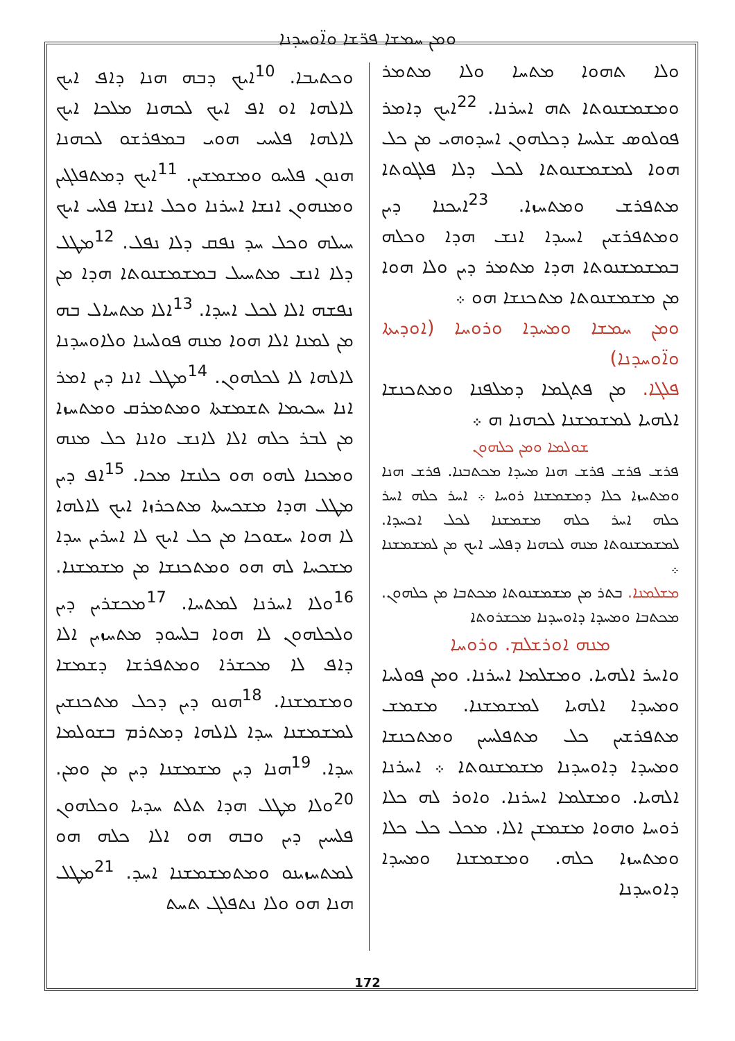ܘܡܢ ܚܡܫܐ ܦܪ̈ܫܐ ܘܐ̈ܘܚܕܢܐ
ܘܟܬܝܒܐ. <sup>10</sup>ܐܝܟ ܕܒܗ ܗܢܐ ܕܐܦ ܐܝܟ ܠܐܠܗܐ ܐܘ ܐܦ ܐܝܟ ܠܟܗܢܐ ܡܠܟܐ ܐܝܟ ܠܐܠܗܐ ܦܠܚܝ ܗܘܝ ܒܡܦܪܫܘ ܠܟܗܢܐ ܗܢܘܢ ܦܠܚܘ ܘܡܫܡܫܝܢ. <sup>11</sup>ܐܝܟ ܕܡܬܦܠܓܝܢ ܘܡܢܗܘܢ ܐܢܫܐ ܐܚܪܢܐ ܘܟܠ ܐܢܫܐ ܦܠܚ ܐܝܟ ܚܝܠܗ ܘܟܠ ܚܕ ܢܦܩ ܕܠܐ ܢܦܠ. <sup>12</sup>ܡܛܠ ܕܠܐ ܐܢܫ ܡܬܚܝܠ ܒܡܫܡܫܢܘܬܐ ܗܕܐ ܡܢ ܢܦܫܗ ܐܠܐ ܠܟܠ ܐܚܕܐ. <sup>13</sup>ܐܠܐ ܡܬܚܐܠ ܒܗ ܡܢ ܠܡܢܐ ܐܠܐ ܗܘܐ ܡܢܗ ܦܘܠܚܢܐ ܘܠܐܘܚܕܢܐ ܠܐܠܗܐ ܠܐ ܠܟܠܗܘܢ. <sup>14</sup>ܡܛܠ ܐܢܐ ܕܝܢ ܐܡܪ ܐܢܐ ܚܟܝܡܐ ܬܫܡܫܬܐ ܘܡܬܡܪܩ ܘܡܬܚܙܐ ܡܢ ܠܒܪ ܟܠܗ ܐܠܐ ܠܐܢܫ ܘܐܢܐ ܟܠ ܡܢܗ ܘܡܟܢܐ ܠܗܘ ܗܘ ܟܠܢܫܐ ܡܟܐ. <sup>15</sup>ܐܦ ܕܝܢ ܡܛܠ ܗܕܐ ܡܫܟܚܬܐ ܡܬܟܪܙܐ ܐܝܟ ܠܐܠܗܐ ܠܐ ܗܘܐ ܚܫܘܟܐ ܡܢ ܟܠ ܐܝܟ ܠܐ ܐܚܪܝܢ ܚܕܐ ܡܫܟܚܐ ܠܗ ܗܘ ܘܡܬܟܢܫܐ ܡܢ ܡܫܡܫܢܐ. <sup>16</sup>ܘܠܐ ܐܚܪܢܐ ܠܡܬܚܐ. <sup>17</sup>ܡܟܫܪܝܢ ܕܝܢ ܘܠܟܠܗܘܢ ܠܐ ܗܘܐ ܒܠܚܘܕ ܡܬܚܙܝܢ ܐܠܐ ܕܐܦ ܠܐ ܡܟܫܪܐ ܘܡܬܦܪܫܐ ܕܫܡܫܐ ܘܡܫܡܫܢܐ. <sup>18</sup>ܗܢܘ ܕܝܢ ܕܟܠ ܡܬܟܢܫܝܢ ܠܡܫܡܫܢܐ ܚܕܐ ܠܐܠܗܐ ܕܡܬܪܡ ܒܫܘܠܡܐ ܚܕܐ. <sup>19</sup>ܗܢܐ ܕܝܢ ܡܫܡܫܢܐ ܕܝܢ ܡܢ ܘܡܢ. <sup>20</sup>ܘܠܐ ܡܛܠ ܗܕܐ ܬܠܬ ܚܕܝܐ ܘܟܠܗܘܢ ܦܠܚܝܢ ܕܝܢ ܘܒܗ ܗܘ ܐܠܐ ܟܠܗ ܗܘ ܠܡܬܚܙܝܢܘ ܘܡܬܡܫܡܫܢܐ ܐܚܕ. <sup>21</sup>ܡܛܠ ܗܢܐ ܗܘ ܘܠܐ ܢܬܦܠܓ ܬܚܬ
ܘܠܐ ܬܗܘܐ ܡܬܚܐ ܘܠܐ ܡܬܡܪ ܘܡܫܡܫܢܘܬܐ ܬܗ ܐܚܪܢܐ. <sup>22</sup>ܐܝܟ ܕܐܡܪ ܦܘܠܘܣ ܫܠܝܚܐ ܕܟܠܗܘܢ ܐܚܕܘܗܝ ܡܢ ܟܠ ܗܘܐ ܠܡܫܡܫܢܘܬܐ ܠܟܠ ܕܠܐ ܦܠܓܘܬܐ ܡܬܦܪܫ ܘܡܬܚܙܐ. <sup>23</sup>ܐܝܟܢܐ ܕܝܢ ܘܡܬܦܪܫܝܢ ܐܚܝܕܐ ܐܢܫ ܗܕܐ ܘܟܠܗ ܒܡܫܡܫܢܘܬܐ ܗܕܐ ܡܬܡܪ ܕܝܢ ܘܠܐ ܗܘܐ ܡܢ ܡܫܡܫܢܘܬܐ ܡܬܟܢܫܐ ܗܘ ܀
ܘܡܢ ܚܡܫܐ ܘܡܚܕܐ ܘܪܘܚܐ (ܐܘܕܝܬܐ ܘܐ̈ܘܚܕܢܐ)
ܦܠܓܐ. ܡܢ ܦܬܓܡܐ ܕܡܠܦܢܐ ܘܡܬܟܢܫܐ ܐܠܗܝܐ ܠܡܫܡܫܢܐ ܠܟܗܢܐ ܗ ܀
ܫܘܠܡܐ ܘܡܢ ܟܠܗܘܢ
ܦܪܫ ܦܪܫ ܦܪܫ ܗܢܐ ܡܚܕܐ ܡܟܬܒܢܐ. ܦܪܫ ܗܢܐ ܘܡܬܚܙܐ ܟܠܐ ܕܡܫܡܫܢܐ ܪܘܚܐ ܀ ܐܚܪ ܟܠܗ ܐܚܪ ܟܠܗ ܐܚܪ ܟܠܗ ܡܫܡܫܢܐ ܠܟܠ ܐܟܚܕܐ. ܠܡܫܡܫܢܘܬܐ ܡܢܗ ܠܟܗܢܐ ܕܦܠܚ ܐܝܟ ܡܢ ܠܡܫܡܫܢܐ ܀
ܡܫܠܡܢܐ. ܒܬܪ ܡܢ ܡܫܡܫܢܘܬܐ ܡܟܬܒܐ ܡܢ ܟܠܗܘܢ. ܡܟܬܒܐ ܘܡܚܕܐ ܕܐܘܚܕܢܐ ܡܟܫܪܘܬܐ
ܡܢܗ ܐܘܪܫܠܡ. ܘܪܘܚܐ
ܘܐܚܪ ܐܠܗܝܐ. ܘܡܫܠܡܐ ܐܚܪܢܐ. ܘܡܢ ܦܘܠܚܐ ܘܡܚܕܐ ܐܠܗܝܐ ܠܡܫܡܫܢܐ. ܡܫܡܫ ܡܬܦܪܫܝܢ ܟܠ ܡܬܦܠܚܝܢ ܘܡܬܟܢܫܐ ܘܡܚܕܐ ܕܐܘܚܕܢܐ ܡܫܡܫܢܘܬܐ ܀ ܐܚܪܢܐ ܐܠܗܝܐ. ܘܡܫܠܡܐ ܐܚܪܢܐ. ܘܐܘܪ ܠܗ ܟܠܐ ܪܘܚܐ ܘܗܘܐ ܡܫܡܫܢ ܐܠܐ. ܡܟܠ ܟܠ ܟܠܐ ܘܡܬܚܙܐ ܟܠܗ. ܘܡܫܡܫܢܐ ܘܡܚܕܐ ܕܐܘܚܕܢܐ
172